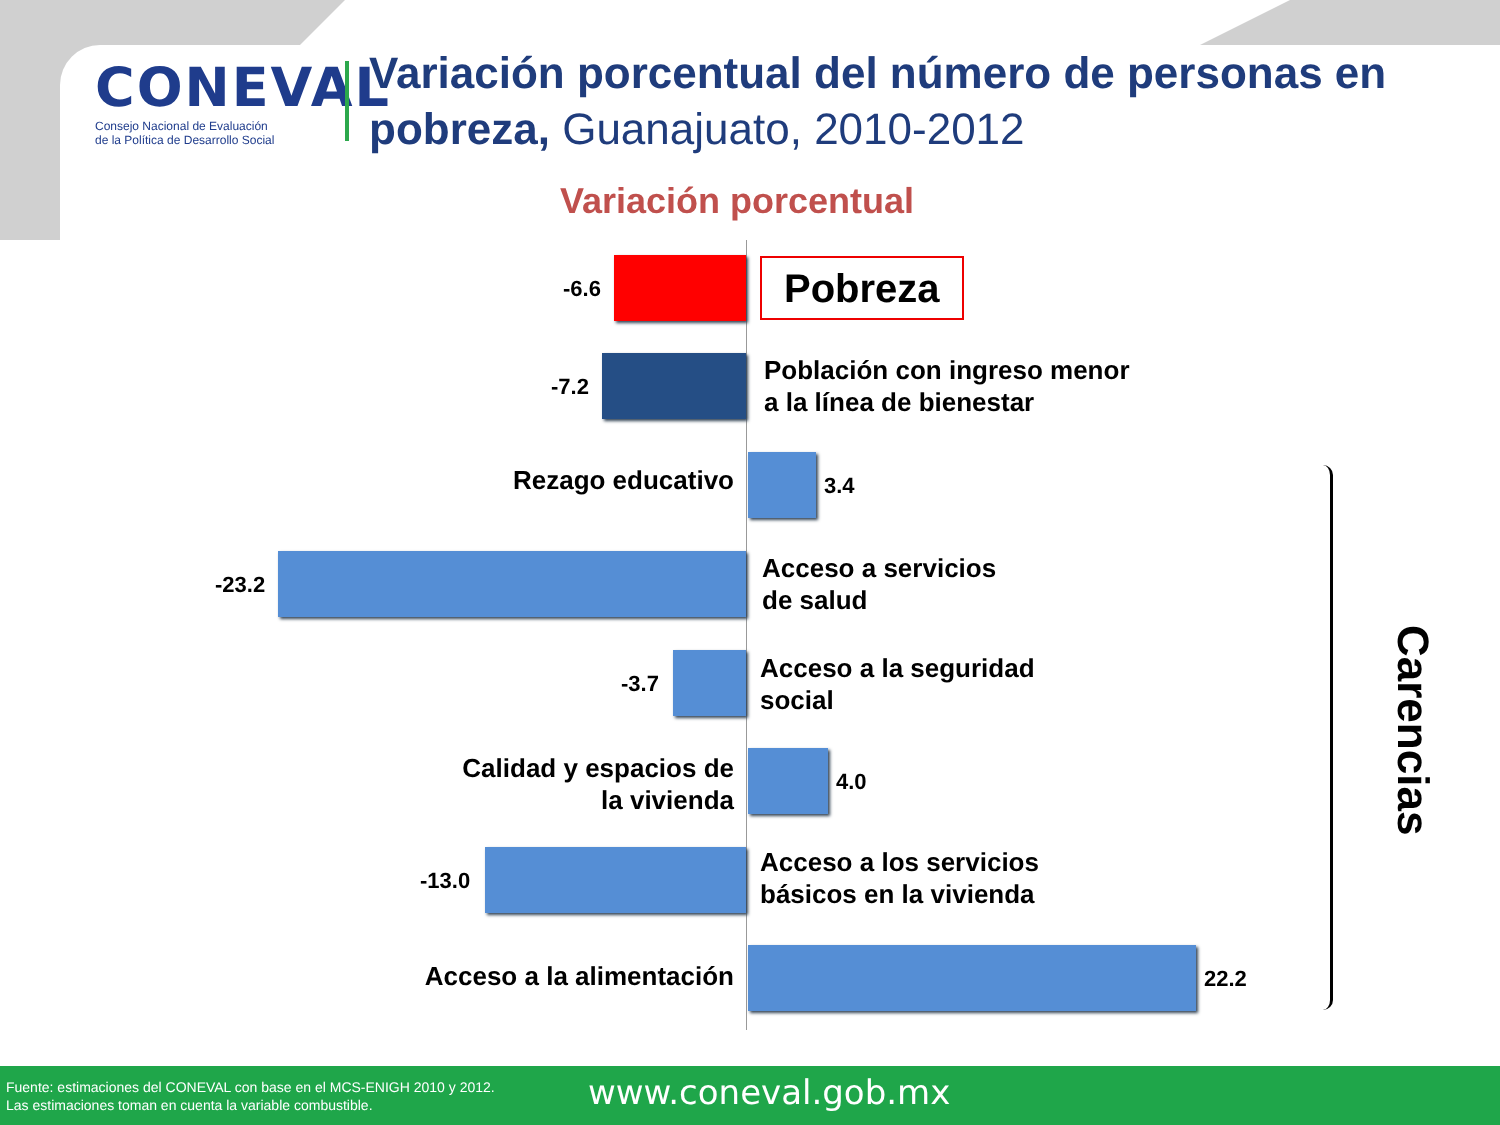CONEVAL
Consejo Nacional de Evaluación
de la Política de Desarrollo Social
Variación porcentual del número de personas en
pobreza, Guanajuato, 2010-2012
Variación porcentual
-6.6 Pobreza
-7.2
Población con ingreso menor
a la línea de bienestar
Rezago educativo
3.4
-23.2
Acceso a servicios
de salud
-3.7
Acceso a la seguridad
social
Calidad y espacios de
la vivienda
4.0
-13.0
Acceso a los servicios
básicos en la vivienda
Acceso a la alimentación
22.2
Carencias
Fuente: estimaciones del CONEVAL con base en el MCS-ENIGH 2010 y 2012.
Las estimaciones toman en cuenta la variable combustible.
www.coneval.gob.mx